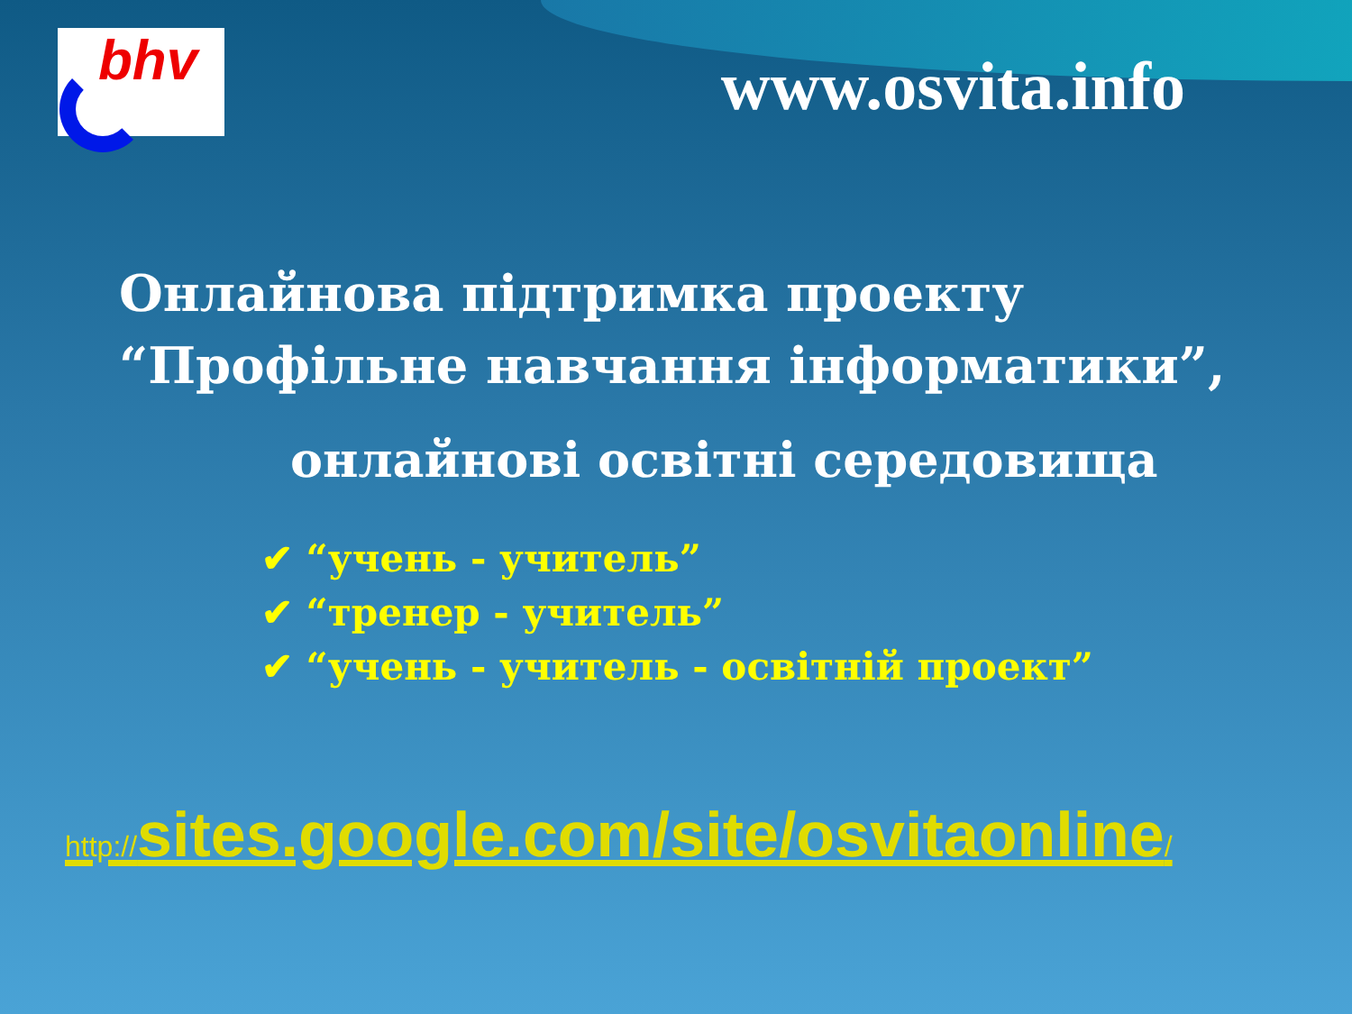bhv
www.osvita.info
Онлайнова підтримка проекту
“Профільне навчання інформатики”,
онлайнові освітні середовища
✔ “учень - учитель”
✔ “тренер - учитель”
✔ “учень - учитель - освітній проект”
http://sites.google.com/site/osvitaonline/